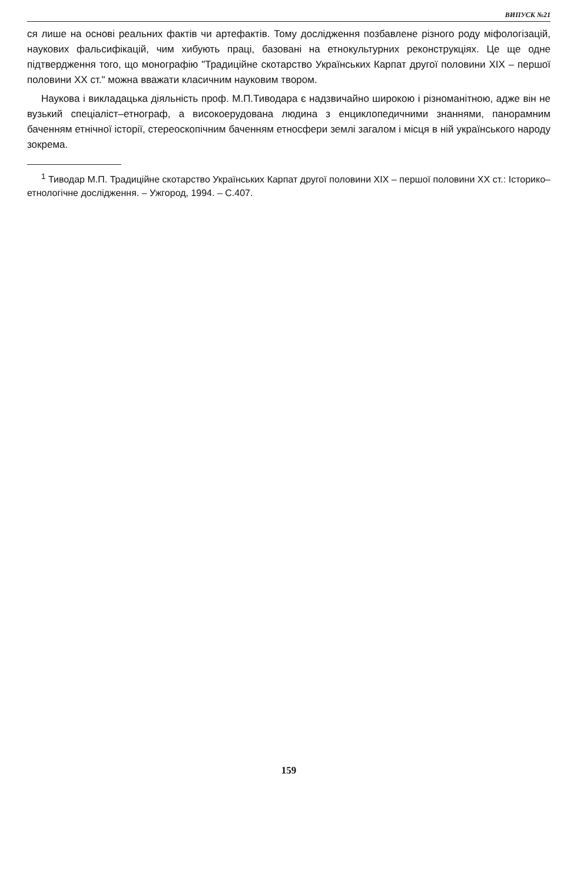ВИПУСК №21
ся лише на основі реальних фактів чи артефактів. Тому дослідження позбавлене різного роду міфологізацій, наукових фальсифікацій, чим хибують праці, базовані на етнокультурних реконструкціях. Це ще одне підтвердження того, що монографію "Традиційне скотарство Українських Карпат другої половини XIX – першої половини XX ст." можна вважати класичним науковим твором.
Наукова і викладацька діяльність проф. М.П.Тиводара є надзвичайно широкою і різноманітною, адже він не вузький спеціаліст–етнограф, а високоерудована людина з енциклопедичними знаннями, панорамним баченням етнічної історії, стереоскопічним баченням етносфери землі загалом і місця в ній українського народу зокрема.
<sup>1</sup> Тиводар М.П. Традиційне скотарство Українських Карпат другої половини XIX – першої половини XX ст.: Історико–етнологічне дослідження. – Ужгород, 1994. – С.407.
159